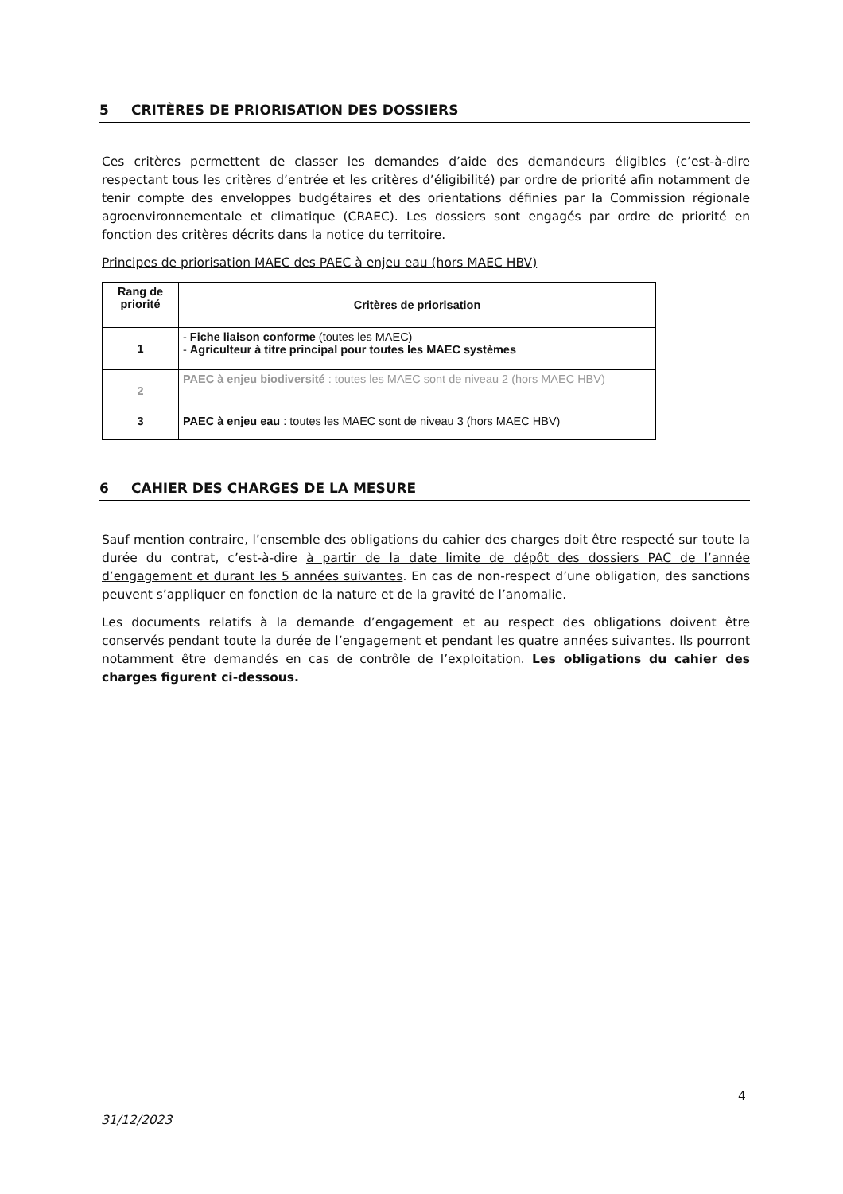5 CRITÈRES DE PRIORISATION DES DOSSIERS
Ces critères permettent de classer les demandes d’aide des demandeurs éligibles (c’est-à-dire respectant tous les critères d’entrée et les critères d’éligibilité) par ordre de priorité afin notamment de tenir compte des enveloppes budgétaires et des orientations définies par la Commission régionale agroenvironnementale et climatique (CRAEC). Les dossiers sont engagés par ordre de priorité en fonction des critères décrits dans la notice du territoire.
Principes de priorisation MAEC des PAEC à enjeu eau (hors MAEC HBV)
| Rang de priorité | Critères de priorisation |
| --- | --- |
| 1 | - Fiche liaison conforme (toutes les MAEC) - Agriculteur à titre principal pour toutes les MAEC systèmes |
| 2 | PAEC à enjeu biodiversité : toutes les MAEC sont de niveau 2 (hors MAEC HBV) |
| 3 | PAEC à enjeu eau : toutes les MAEC sont de niveau 3 (hors MAEC HBV) |
6 CAHIER DES CHARGES DE LA MESURE
Sauf mention contraire, l’ensemble des obligations du cahier des charges doit être respecté sur toute la durée du contrat, c’est-à-dire à partir de la date limite de dépôt des dossiers PAC de l’année d’engagement et durant les 5 années suivantes. En cas de non-respect d’une obligation, des sanctions peuvent s’appliquer en fonction de la nature et de la gravité de l’anomalie.
Les documents relatifs à la demande d’engagement et au respect des obligations doivent être conservés pendant toute la durée de l’engagement et pendant les quatre années suivantes. Ils pourront notamment être demandés en cas de contrôle de l’exploitation. Les obligations du cahier des charges figurent ci-dessous.
4
31/12/2023